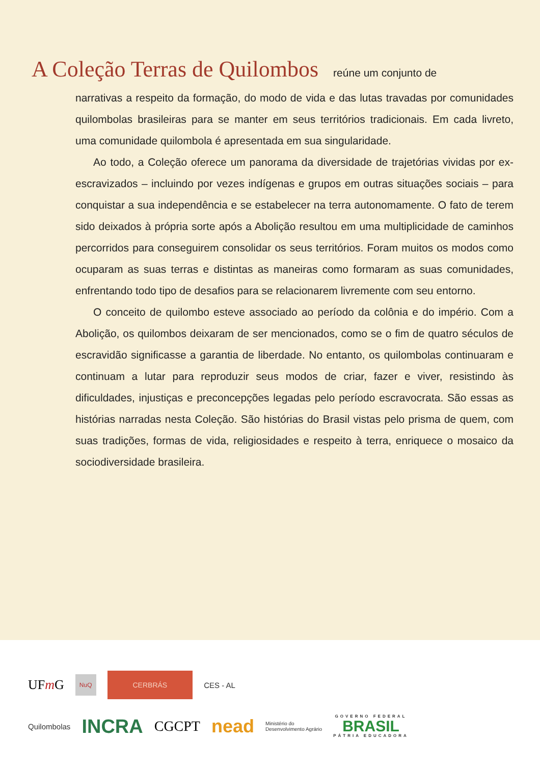A Coleção Terras de Quilombos reúne um conjunto de
narrativas a respeito da formação, do modo de vida e das lutas travadas por comunidades quilombolas brasileiras para se manter em seus territórios tradicionais. Em cada livreto, uma comunidade quilombola é apresentada em sua singularidade.
Ao todo, a Coleção oferece um panorama da diversidade de trajetórias vividas por ex-escravizados – incluindo por vezes indígenas e grupos em outras situações sociais – para conquistar a sua independência e se estabelecer na terra autonomamente. O fato de terem sido deixados à própria sorte após a Abolição resultou em uma multiplicidade de caminhos percorridos para conseguirem consolidar os seus territórios. Foram muitos os modos como ocuparam as suas terras e distintas as maneiras como formaram as suas comunidades, enfrentando todo tipo de desafios para se relacionarem livremente com seu entorno.
O conceito de quilombo esteve associado ao período da colônia e do império. Com a Abolição, os quilombos deixaram de ser mencionados, como se o fim de quatro séculos de escravidão significasse a garantia de liberdade. No entanto, os quilombolas continuaram e continuam a lutar para reproduzir seus modos de criar, fazer e viver, resistindo às dificuldades, injustiças e preconcepções legadas pelo período escravocrata. São essas as histórias narradas nesta Coleção. São histórias do Brasil vistas pelo prisma de quem, com suas tradições, formas de vida, religiosidades e respeito à terra, enriquece o mosaico da sociodiversidade brasileira.
UFm G NuQ CERBRÁS CES - AL
Quilombolas INCRA CGCPT nead Ministério do
Desenvolvimento Agrário GOVERNO FEDERAL
BRASIL
PÁTRIA EDUCADORA